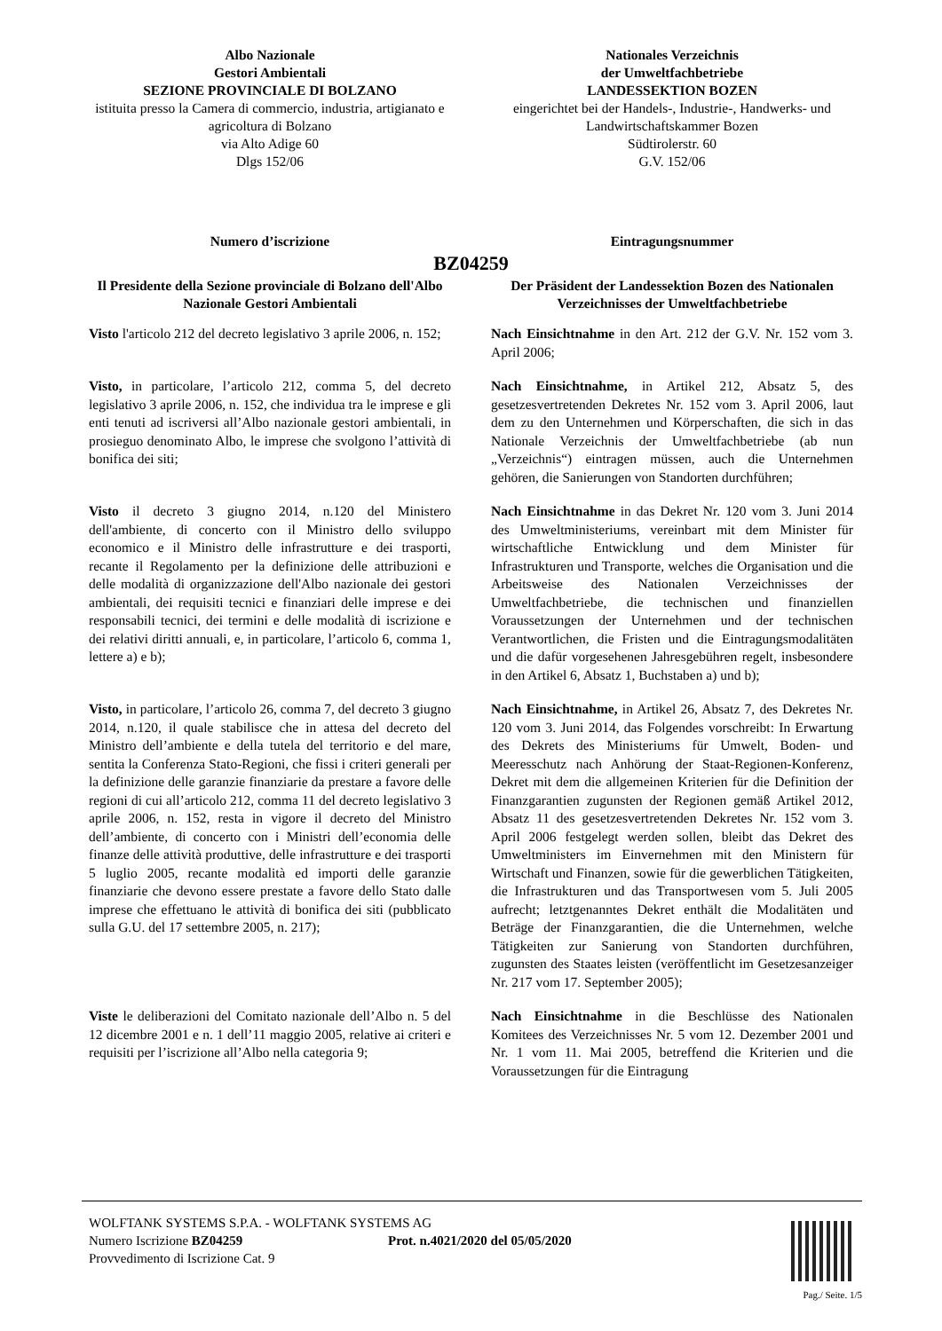Albo Nazionale
Gestori Ambientali
SEZIONE PROVINCIALE DI BOLZANO
istituita presso la Camera di commercio, industria, artigianato e agricoltura di Bolzano
via Alto Adige 60
Dlgs 152/06
Nationales Verzeichnis
der Umweltfachbetriebe
LANDESSEKTION BOZEN
eingerichtet bei der Handels-, Industrie-, Handwerks- und Landwirtschaftskammer Bozen
Südtirolerstr. 60
G.V. 152/06
Numero d’iscrizione Eintragungsnummer
BZ04259
Il Presidente della Sezione provinciale di Bolzano dell'Albo Nazionale Gestori Ambientali
Der Präsident der Landessektion Bozen des Nationalen Verzeichnisses der Umweltfachbetriebe
Visto l'articolo 212 del decreto legislativo 3 aprile 2006, n. 152;
Nach Einsichtnahme in den Art. 212 der G.V. Nr. 152 vom 3. April 2006;
Visto, in particolare, l’articolo 212, comma 5, del decreto legislativo 3 aprile 2006, n. 152, che individua tra le imprese e gli enti tenuti ad iscriversi all’Albo nazionale gestori ambientali, in prosieguo denominato Albo, le imprese che svolgono l’attività di bonifica dei siti;
Nach Einsichtnahme, in Artikel 212, Absatz 5, des gesetzesvertretenden Dekretes Nr. 152 vom 3. April 2006, laut dem zu den Unternehmen und Körperschaften, die sich in das Nationale Verzeichnis der Umweltfachbetriebe (ab nun „Verzeichnis“) eintragen müssen, auch die Unternehmen gehören, die Sanierungen von Standorten durchführen;
Visto il decreto 3 giugno 2014, n.120 del Ministero dell'ambiente, di concerto con il Ministro dello sviluppo economico e il Ministro delle infrastrutture e dei trasporti, recante il Regolamento per la definizione delle attribuzioni e delle modalità di organizzazione dell'Albo nazionale dei gestori ambientali, dei requisiti tecnici e finanziari delle imprese e dei responsabili tecnici, dei termini e delle modalità di iscrizione e dei relativi diritti annuali, e, in particolare, l’articolo 6, comma 1, lettere a) e b);
Nach Einsichtnahme in das Dekret Nr. 120 vom 3. Juni 2014 des Umweltministeriums, vereinbart mit dem Minister für wirtschaftliche Entwicklung und dem Minister für Infrastrukturen und Transporte, welches die Organisation und die Arbeitsweise des Nationalen Verzeichnisses der Umweltfachbetriebe, die technischen und finanziellen Voraussetzungen der Unternehmen und der technischen Verantwortlichen, die Fristen und die Eintragungsmodalitäten und die dafür vorgesehenen Jahresgebühren regelt, insbesondere in den Artikel 6, Absatz 1, Buchstaben a) und b);
Visto, in particolare, l’articolo 26, comma 7, del decreto 3 giugno 2014, n.120, il quale stabilisce che in attesa del decreto del Ministro dell’ambiente e della tutela del territorio e del mare, sentita la Conferenza Stato-Regioni, che fissi i criteri generali per la definizione delle garanzie finanziarie da prestare a favore delle regioni di cui all’articolo 212, comma 11 del decreto legislativo 3 aprile 2006, n. 152, resta in vigore il decreto del Ministro dell’ambiente, di concerto con i Ministri dell’economia delle finanze delle attività produttive, delle infrastrutture e dei trasporti 5 luglio 2005, recante modalità ed importi delle garanzie finanziarie che devono essere prestate a favore dello Stato dalle imprese che effettuano le attività di bonifica dei siti (pubblicato sulla G.U. del 17 settembre 2005, n. 217);
Nach Einsichtnahme, in Artikel 26, Absatz 7, des Dekretes Nr. 120 vom 3. Juni 2014, das Folgendes vorschreibt: In Erwartung des Dekrets des Ministeriums für Umwelt, Boden- und Meeresschutz nach Anhörung der Staat-Regionen-Konferenz, Dekret mit dem die allgemeinen Kriterien für die Definition der Finanzgarantien zugunsten der Regionen gemäß Artikel 2012, Absatz 11 des gesetzesvertretenden Dekretes Nr. 152 vom 3. April 2006 festgelegt werden sollen, bleibt das Dekret des Umweltministers im Einvernehmen mit den Ministern für Wirtschaft und Finanzen, sowie für die gewerblichen Tätigkeiten, die Infrastrukturen und das Transportwesen vom 5. Juli 2005 aufrecht; letztgenanntes Dekret enthält die Modalitäten und Beträge der Finanzgarantien, die die Unternehmen, welche Tätigkeiten zur Sanierung von Standorten durchführen, zugunsten des Staates leisten (veröffentlicht im Gesetzesanzeiger Nr. 217 vom 17. September 2005);
Viste le deliberazioni del Comitato nazionale dell’Albo n. 5 del 12 dicembre 2001 e n. 1 dell’11 maggio 2005, relative ai criteri e requisiti per l’iscrizione all’Albo nella categoria 9;
Nach Einsichtnahme in die Beschlüsse des Nationalen Komitees des Verzeichnisses Nr. 5 vom 12. Dezember 2001 und Nr. 1 vom 11. Mai 2005, betreffend die Kriterien und die Voraussetzungen für die Eintragung
WOLFTANK SYSTEMS S.P.A. - WOLFTANK SYSTEMS AG
Numero Iscrizione BZ04259 Prot. n.4021/2020 del 05/05/2020
Provvedimento di Iscrizione Cat. 9
Pag./ Seite. 1/5